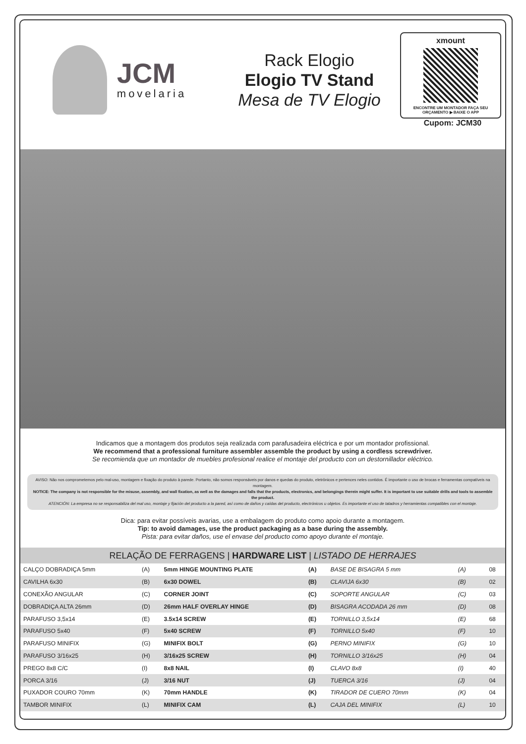JCM
movelaria
Rack Elogio
Elogio TV Stand
Mesa de TV Elogio
xmount
ENCONTRE UM MONTADOR FAÇA SEU ORÇAMENTO ▶ BAIXE O APP
Cupom: JCM30
Indicamos que a montagem dos produtos seja realizada com parafusadeira eléctrica e por um montador profissional.
We recommend that a professional furniture assembler assemble the product by using a cordless screwdriver.
Se recomienda que un montador de muebles profesional realice el montaje del producto con un destornillador eléctrico.
AVISO: Não nos comprometemos pelo mal-uso, montagem e fixação do produto à parede. Portanto, não somos responsáveis por danos e quedas do produto, eletrônicos e pertences neles contidos. É importante o uso de brocas e ferramentas compatíveis na montagem.
NOTICE: The company is not responsible for the misuse, assembly, and wall fixation, as well as the damages and falls that the products, electronics, and belongings therein might suffer. It is important to use suitable drills and tools to assemble the product.
ATENCIÓN: La empresa no se responsabiliza del mal uso, montaje y fijación del producto a la pared, así como de daños y caídas del producto, electrónicos u objetos. Es importante el uso de taladros y herramientas compatibles con el montaje.
Dica: para evitar possíveis avarias, use a embalagem do produto como apoio durante a montagem.
Tip: to avoid damages, use the product packaging as a base during the assembly.
Pista: para evitar daños, use el envase del producto como apoyo durante el montaje.
| RELAÇÃO DE FERRAGENS / HARDWARE LIST / LISTADO DE HERRAJES | | | | | | | |
| --- | --- | --- | --- | --- | --- | --- | --- |
| CALÇO DOBRADIÇA 5mm | (A) | 5mm HINGE MOUNTING PLATE | (A) | BASE DE BISAGRA 5 mm | (A) | | 08 |
| CAVILHA 6x30 | (B) | 6x30 DOWEL | (B) | CLAVIJA 6x30 | (B) | | 02 |
| CONEXÃO ANGULAR | (C) | CORNER JOINT | (C) | SOPORTE ANGULAR | (C) | | 03 |
| DOBRADIÇA ALTA 26mm | (D) | 26mm HALF OVERLAY HINGE | (D) | BISAGRA ACODADA 26 mm | (D) | | 08 |
| PARAFUSO 3,5x14 | (E) | 3.5x14 SCREW | (E) | TORNILLO 3,5x14 | (E) | | 68 |
| PARAFUSO 5x40 | (F) | 5x40 SCREW | (F) | TORNILLO 5x40 | (F) | | 10 |
| PARAFUSO MINIFIX | (G) | MINIFIX BOLT | (G) | PERNO MINIFIX | (G) | | 10 |
| PARAFUSO 3/16x25 | (H) | 3/16x25 SCREW | (H) | TORNILLO 3/16x25 | (H) | | 04 |
| PREGO 8x8 C/C | (I) | 8x8 NAIL | (I) | CLAVO 8x8 | (I) | | 40 |
| PORCA 3/16 | (J) | 3/16 NUT | (J) | TUERCA 3/16 | (J) | | 04 |
| PUXADOR COURO 70mm | (K) | 70mm HANDLE | (K) | TIRADOR DE CUERO 70mm | (K) | | 04 |
| TAMBOR MINIFIX | (L) | MINIFIX CAM | (L) | CAJA DEL MINIFIX | (L) | | 10 |